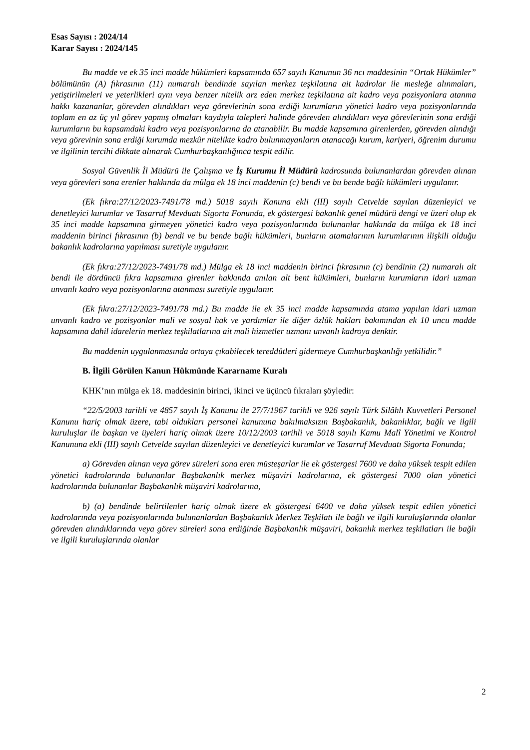Esas Sayısı : 2024/14
Karar Sayısı : 2024/145
Bu madde ve ek 35 inci madde hükümleri kapsamında 657 sayılı Kanunun 36 ncı maddesinin “Ortak Hükümler” bölümünün (A) fıkrasının (11) numaralı bendinde sayılan merkez teşkilatına ait kadrolar ile mesleğe alınmaları, yetiştirilmeleri ve yeterlikleri aynı veya benzer nitelik arz eden merkez teşkilatına ait kadro veya pozisyonlara atanma hakkı kazananlar, görevden alındıkları veya görevlerinin sona erdiği kurumların yönetici kadro veya pozisyonlarında toplam en az üç yıl görev yapmış olmaları kaydıyla talepleri halinde görevden alındıkları veya görevlerinin sona erdiği kurumların bu kapsamdaki kadro veya pozisyonlarına da atanabilir. Bu madde kapsamına girenlerden, görevden alındığı veya görevinin sona erdiği kurumda mezkûr nitelikte kadro bulunmayanların atanacağı kurum, kariyeri, öğrenim durumu ve ilgilinin tercihi dikkate alınarak Cumhurbaşkanlığınca tespit edilir.
Sosyal Güvenlik İl Müdürü ile Çalışma ve İş Kurumu İl Müdürü kadrosunda bulunanlardan görevden alınan veya görevleri sona erenler hakkında da mülga ek 18 inci maddenin (c) bendi ve bu bende bağlı hükümleri uygulanır.
(Ek fıkra:27/12/2023-7491/78 md.) 5018 sayılı Kanuna ekli (III) sayılı Cetvelde sayılan düzenleyici ve denetleyici kurumlar ve Tasarruf Mevduatı Sigorta Fonunda, ek göstergesi bakanlık genel müdürü dengi ve üzeri olup ek 35 inci madde kapsamına girmeyen yönetici kadro veya pozisyonlarında bulunanlar hakkında da mülga ek 18 inci maddenin birinci fıkrasının (b) bendi ve bu bende bağlı hükümleri, bunların atamalarının kurumlarının ilişkili olduğu bakanlık kadrolarına yapılması suretiyle uygulanır.
(Ek fıkra:27/12/2023-7491/78 md.) Mülga ek 18 inci maddenin birinci fıkrasının (c) bendinin (2) numaralı alt bendi ile dördüncü fıkra kapsamına girenler hakkında anılan alt bent hükümleri, bunların kurumların idari uzman unvanlı kadro veya pozisyonlarına atanması suretiyle uygulanır.
(Ek fıkra:27/12/2023-7491/78 md.) Bu madde ile ek 35 inci madde kapsamında atama yapılan idari uzman unvanlı kadro ve pozisyonlar mali ve sosyal hak ve yardımlar ile diğer özlük hakları bakımından ek 10 uncu madde kapsamına dahil idarelerin merkez teşkilatlarına ait mali hizmetler uzmanı unvanlı kadroya denktir.
Bu maddenin uygulanmasında ortaya çıkabilecek tereddütleri gidermeye Cumhurbaşkanlığı yetkilidir.”
B. İlgili Görülen Kanun Hükmünde Kararname Kuralı
KHK’nın mülga ek 18. maddesinin birinci, ikinci ve üçüncü fıkraları şöyledir:
“22/5/2003 tarihli ve 4857 sayılı İş Kanunu ile 27/7/1967 tarihli ve 926 sayılı Türk Silâhlı Kuvvetleri Personel Kanunu hariç olmak üzere, tabi oldukları personel kanununa bakılmaksızın Başbakanlık, bakanlıklar, bağlı ve ilgili kuruluşlar ile başkan ve üyeleri hariç olmak üzere 10/12/2003 tarihli ve 5018 sayılı Kamu Malî Yönetimi ve Kontrol Kanununa ekli (III) sayılı Cetvelde sayılan düzenleyici ve denetleyici kurumlar ve Tasarruf Mevduatı Sigorta Fonunda;
a) Görevden alınan veya görev süreleri sona eren müsteşarlar ile ek göstergesi 7600 ve daha yüksek tespit edilen yönetici kadrolarında bulunanlar Başbakanlık merkez müşaviri kadrolarına, ek göstergesi 7000 olan yönetici kadrolarında bulunanlar Başbakanlık müşaviri kadrolarına,
b) (a) bendinde belirtilenler hariç olmak üzere ek göstergesi 6400 ve daha yüksek tespit edilen yönetici kadrolarında veya pozisyonlarında bulunanlardan Başbakanlık Merkez Teşkilatı ile bağlı ve ilgili kuruluşlarında olanlar görevden alındıklarında veya görev süreleri sona erdiğinde Başbakanlık müşaviri, bakanlık merkez teşkilatları ile bağlı ve ilgili kuruluşlarında olanlar
2